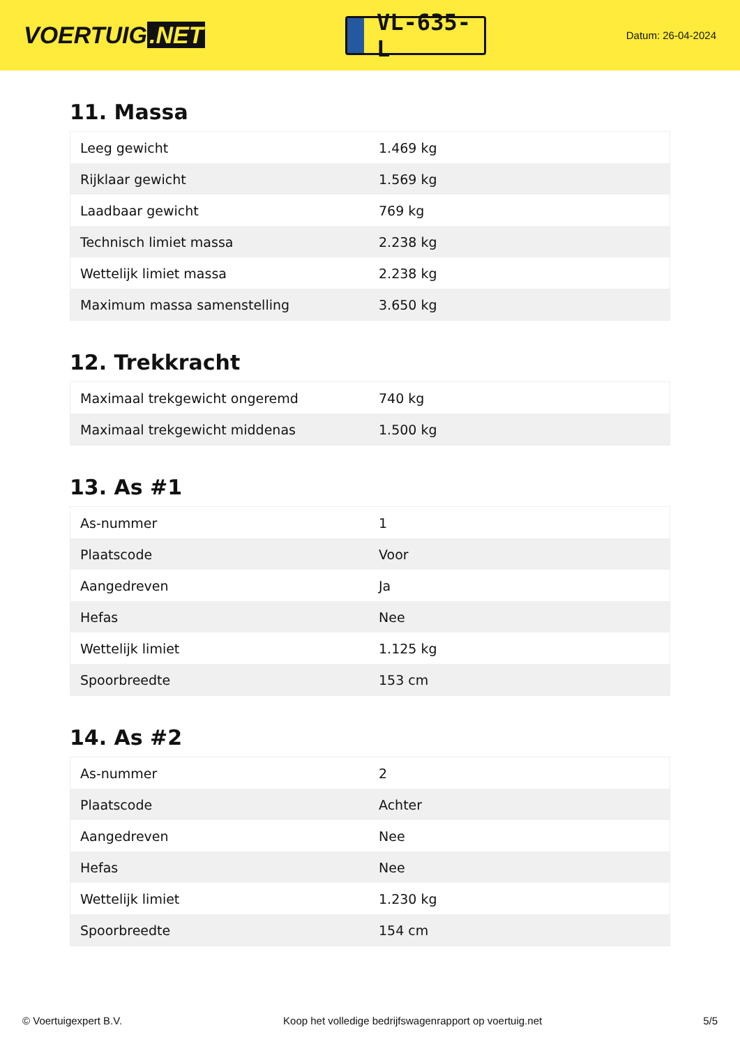VOERTUIG.NET
VL-635-L
Datum: 26-04-2024
11. Massa
| Leeg gewicht | 1.469 kg |
| Rijklaar gewicht | 1.569 kg |
| Laadbaar gewicht | 769 kg |
| Technisch limiet massa | 2.238 kg |
| Wettelijk limiet massa | 2.238 kg |
| Maximum massa samenstelling | 3.650 kg |
12. Trekkracht
| Maximaal trekgewicht ongeremd | 740 kg |
| Maximaal trekgewicht middenas | 1.500 kg |
13. As #1
| As-nummer | 1 |
| Plaatscode | Voor |
| Aangedreven | Ja |
| Hefas | Nee |
| Wettelijk limiet | 1.125 kg |
| Spoorbreedte | 153 cm |
14. As #2
| As-nummer | 2 |
| Plaatscode | Achter |
| Aangedreven | Nee |
| Hefas | Nee |
| Wettelijk limiet | 1.230 kg |
| Spoorbreedte | 154 cm |
© Voertuigexpert B.V. Koop het volledige bedrijfswagenrapport op voertuig.net 5/5